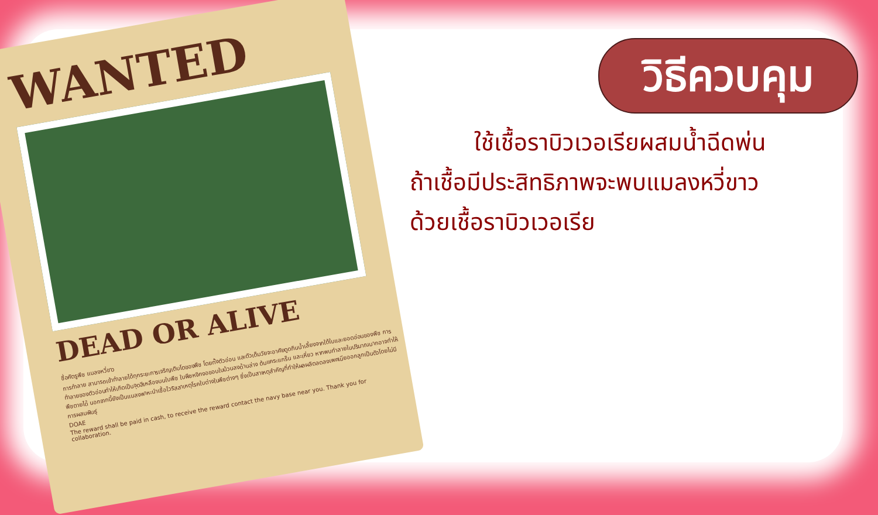WANTED
DEAD OR ALIVE
ชื่อศัตรูพืช แมลงหวี่ขาว
การทำลาย สามารถเข้าทำลายได้ทุกระยะการเจริญเติบโตของพืช โดยทั้งตัวอ่อน และตัวเต็มวัยจะอาศัยดูดกินน้ำเลี้ยงจากใต้ใบและยอดอ่อนของพืช การทำลายของตัวอ่อนทำให้เกิดเป็นจุดสีเหลืองบนใบพืช ใบพืชหงิกงอขอบใบม้วนลงด้านล่าง ต้นแคระแกร็น และเหี่ยว หากพบทำลายในปริมาณมากอาจทำให้พืชตายได้ นอกจากนี้ยังเป็นแมลงพาหะนำเชื้อไวรัสสาเหตุโรคใบด่างในพืชต่างๆ ซึ่งเป็นสาเหตุสำคัญที่ทำให้ผลผลิตลดลงเพศเมียออกลูกเป็นตัวโดยไม่มีการผสมพันธุ์
DOAE
The reward shall be paid in cash, to receive the reward contact the navy base near you. Thank you for collaboration.
วิธีควบคุม
ใช้เชื้อราบิวเวอเรียผสมน้ำฉีดพ่น
ถ้าเชื้อมีประสิทธิภาพจะพบแมลงหวี่ขาว
ด้วยเชื้อราบิวเวอเรีย